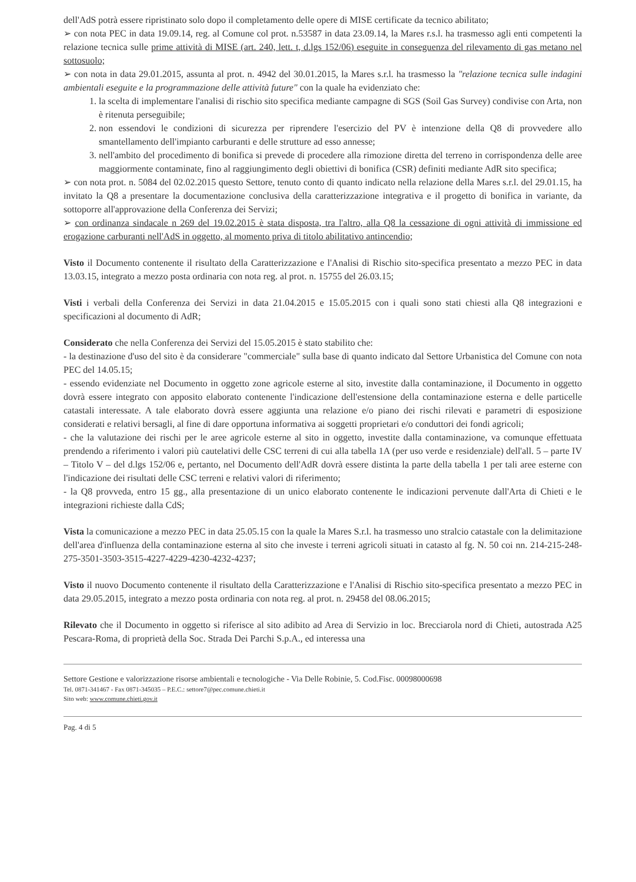dell'AdS potrà essere ripristinato solo dopo il completamento delle opere di MISE certificate da tecnico abilitato;
➢ con nota PEC in data 19.09.14, reg. al Comune col prot. n.53587 in data 23.09.14, la Mares r.s.l. ha trasmesso agli enti competenti la relazione tecnica sulle prime attività di MISE (art. 240, lett. t, d.lgs 152/06) eseguite in conseguenza del rilevamento di gas metano nel sottosuolo;
➢ con nota in data 29.01.2015, assunta al prot. n. 4942 del 30.01.2015, la Mares s.r.l. ha trasmesso la "relazione tecnica sulle indagini ambientali eseguite e la programmazione delle attività future" con la quale ha evidenziato che:
1. la scelta di implementare l'analisi di rischio sito specifica mediante campagne di SGS (Soil Gas Survey) condivise con Arta, non è ritenuta perseguibile;
2. non essendovi le condizioni di sicurezza per riprendere l'esercizio del PV è intenzione della Q8 di provvedere allo smantellamento dell'impianto carburanti e delle strutture ad esso annesse;
3. nell'ambito del procedimento di bonifica si prevede di procedere alla rimozione diretta del terreno in corrispondenza delle aree maggiormente contaminate, fino al raggiungimento degli obiettivi di bonifica (CSR) definiti mediante AdR sito specifica;
➢ con nota prot. n. 5084 del 02.02.2015 questo Settore, tenuto conto di quanto indicato nella relazione della Mares s.r.l. del 29.01.15, ha invitato la Q8 a presentare la documentazione conclusiva della caratterizzazione integrativa e il progetto di bonifica in variante, da sottoporre all'approvazione della Conferenza dei Servizi;
➢ con ordinanza sindacale n 269 del 19.02.2015 è stata disposta, tra l'altro, alla Q8 la cessazione di ogni attività di immissione ed erogazione carburanti nell'AdS in oggetto, al momento priva di titolo abilitativo antincendio;
Visto il Documento contenente il risultato della Caratterizzazione e l'Analisi di Rischio sito-specifica presentato a mezzo PEC in data 13.03.15, integrato a mezzo posta ordinaria con nota reg. al prot. n. 15755 del 26.03.15;
Visti i verbali della Conferenza dei Servizi in data 21.04.2015 e 15.05.2015 con i quali sono stati chiesti alla Q8 integrazioni e specificazioni al documento di AdR;
Considerato che nella Conferenza dei Servizi del 15.05.2015 è stato stabilito che:
- la destinazione d'uso del sito è da considerare "commerciale" sulla base di quanto indicato dal Settore Urbanistica del Comune con nota PEC del 14.05.15;
- essendo evidenziate nel Documento in oggetto zone agricole esterne al sito, investite dalla contaminazione, il Documento in oggetto dovrà essere integrato con apposito elaborato contenente l'indicazione dell'estensione della contaminazione esterna e delle particelle catastali interessate. A tale elaborato dovrà essere aggiunta una relazione e/o piano dei rischi rilevati e parametri di esposizione considerati e relativi bersagli, al fine di dare opportuna informativa ai soggetti proprietari e/o conduttori dei fondi agricoli;
- che la valutazione dei rischi per le aree agricole esterne al sito in oggetto, investite dalla contaminazione, va comunque effettuata prendendo a riferimento i valori più cautelativi delle CSC terreni di cui alla tabella 1A (per uso verde e residenziale) dell'all. 5 – parte IV – Titolo V – del d.lgs 152/06 e, pertanto, nel Documento dell'AdR dovrà essere distinta la parte della tabella 1 per tali aree esterne con l'indicazione dei risultati delle CSC terreni e relativi valori di riferimento;
- la Q8 provveda, entro 15 gg., alla presentazione di un unico elaborato contenente le indicazioni pervenute dall'Arta di Chieti e le integrazioni richieste dalla CdS;
Vista la comunicazione a mezzo PEC in data 25.05.15 con la quale la Mares S.r.l. ha trasmesso uno stralcio catastale con la delimitazione dell'area d'influenza della contaminazione esterna al sito che investe i terreni agricoli situati in catasto al fg. N. 50 coi nn. 214-215-248-275-3501-3503-3515-4227-4229-4230-4232-4237;
Visto il nuovo Documento contenente il risultato della Caratterizzazione e l'Analisi di Rischio sito-specifica presentato a mezzo PEC in data 29.05.2015, integrato a mezzo posta ordinaria con nota reg. al prot. n. 29458 del 08.06.2015;
Rilevato che il Documento in oggetto si riferisce al sito adibito ad Area di Servizio in loc. Brecciarola nord di Chieti, autostrada A25 Pescara-Roma, di proprietà della Soc. Strada Dei Parchi S.p.A., ed interessa una
Settore Gestione e valorizzazione risorse ambientali e tecnologiche - Via Delle Robinie, 5. Cod.Fisc. 00098000698
Tel. 0871-341467 - Fax 0871-345035 – P.E.C.: settore7@pec.comune.chieti.it
Sito web: www.comune.chieti.gov.it
Pag. 4 di 5